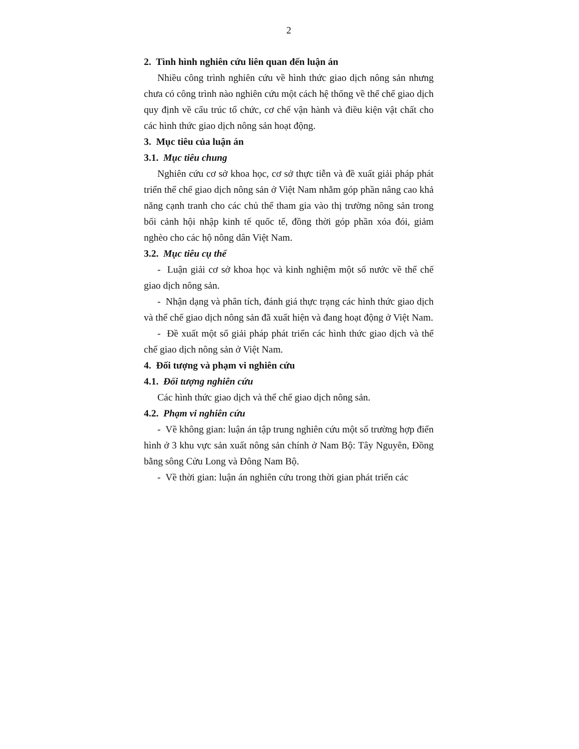2
2. Tình hình nghiên cứu liên quan đến luận án
Nhiều công trình nghiên cứu về hình thức giao dịch nông sản nhưng chưa có công trình nào nghiên cứu một cách hệ thống về thể chế giao dịch quy định về cấu trúc tổ chức, cơ chế vận hành và điều kiện vật chất cho các hình thức giao dịch nông sản hoạt động.
3. Mục tiêu của luận án
3.1. Mục tiêu chung
Nghiên cứu cơ sở khoa học, cơ sở thực tiễn và đề xuất giải pháp phát triển thể chế giao dịch nông sản ở Việt Nam nhằm góp phần nâng cao khả năng cạnh tranh cho các chủ thể tham gia vào thị trường nông sản trong bối cảnh hội nhập kinh tế quốc tế, đồng thời góp phần xóa đói, giảm nghèo cho các hộ nông dân Việt Nam.
3.2. Mục tiêu cụ thể
- Luận giải cơ sở khoa học và kinh nghiệm một số nước về thể chế giao dịch nông sản.
- Nhận dạng và phân tích, đánh giá thực trạng các hình thức giao dịch và thể chế giao dịch nông sản đã xuất hiện và đang hoạt động ở Việt Nam.
- Đề xuất một số giải pháp phát triển các hình thức giao dịch và thể chế giao dịch nông sản ở Việt Nam.
4. Đối tượng và phạm vi nghiên cứu
4.1. Đối tượng nghiên cứu
Các hình thức giao dịch và thể chế giao dịch nông sản.
4.2. Phạm vi nghiên cứu
- Về không gian: luận án tập trung nghiên cứu một số trường hợp điển hình ở 3 khu vực sản xuất nông sản chính ở Nam Bộ: Tây Nguyên, Đồng bằng sông Cửu Long và Đông Nam Bộ.
- Về thời gian: luận án nghiên cứu trong thời gian phát triển các